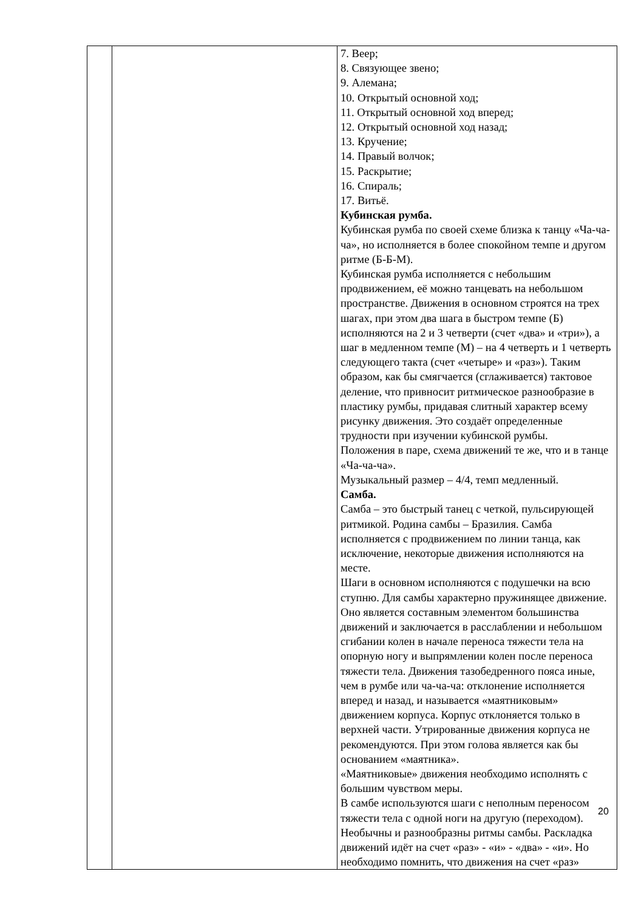| | | 7. Веер; 8. Связующее звено; 9. Алемана; 10. Открытый основной ход; 11. Открытый основной ход вперед; 12. Открытый основной ход назад; 13. Кручение; 14. Правый волчок; 15. Раскрытие; 16. Спираль; 17. Витьё. Кубинская румба. Кубинская румба по своей схеме близка к танцу «Ча-ча-ча», но исполняется в более спокойном темпе и другом ритме (Б-Б-М). Кубинская румба исполняется с небольшим продвижением, её можно танцевать на небольшом пространстве. Движения в основном строятся на трех шагах, при этом два шага в быстром темпе (Б) исполняются на 2 и 3 четверти (счет «два» и «три»), а шаг в медленном темпе (М) – на 4 четверть и 1 четверть следующего такта (счет «четыре» и «раз»). Таким образом, как бы смягчается (сглаживается) тактовое деление, что привносит ритмическое разнообразие в пластику румбы, придавая слитный характер всему рисунку движения. Это создаёт определенные трудности при изучении кубинской румбы. Положения в паре, схема движений те же, что и в танце «Ча-ча-ча». Музыкальный размер – 4/4, темп медленный. Самба. Самба – это быстрый танец с четкой, пульсирующей ритмикой. Родина самбы – Бразилия. Самба исполняется с продвижением по линии танца, как исключение, некоторые движения исполняются на месте. Шаги в основном исполняются с подушечки на всю ступню. Для самбы характерно пружинящее движение. Оно является составным элементом большинства движений и заключается в расслаблении и небольшом сгибании колен в начале переноса тяжести тела на опорную ногу и выпрямлении колен после переноса тяжести тела. Движения тазобедренного пояса иные, чем в румбе или ча-ча-ча: отклонение исполняется вперед и назад, и называется «маятниковым» движением корпуса. Корпус отклоняется только в верхней части. Утрированные движения корпуса не рекомендуются. При этом голова является как бы основанием «маятника». «Маятниковые» движения необходимо исполнять с большим чувством меры. В самбе используются шаги с неполным переносом тяжести тела с одной ноги на другую (переходом). Необычны и разнообразны ритмы самбы. Раскладка движений идёт на счет «раз» - «и» - «два» - «и». Но необходимо помнить, что движения на счет «раз» |
20